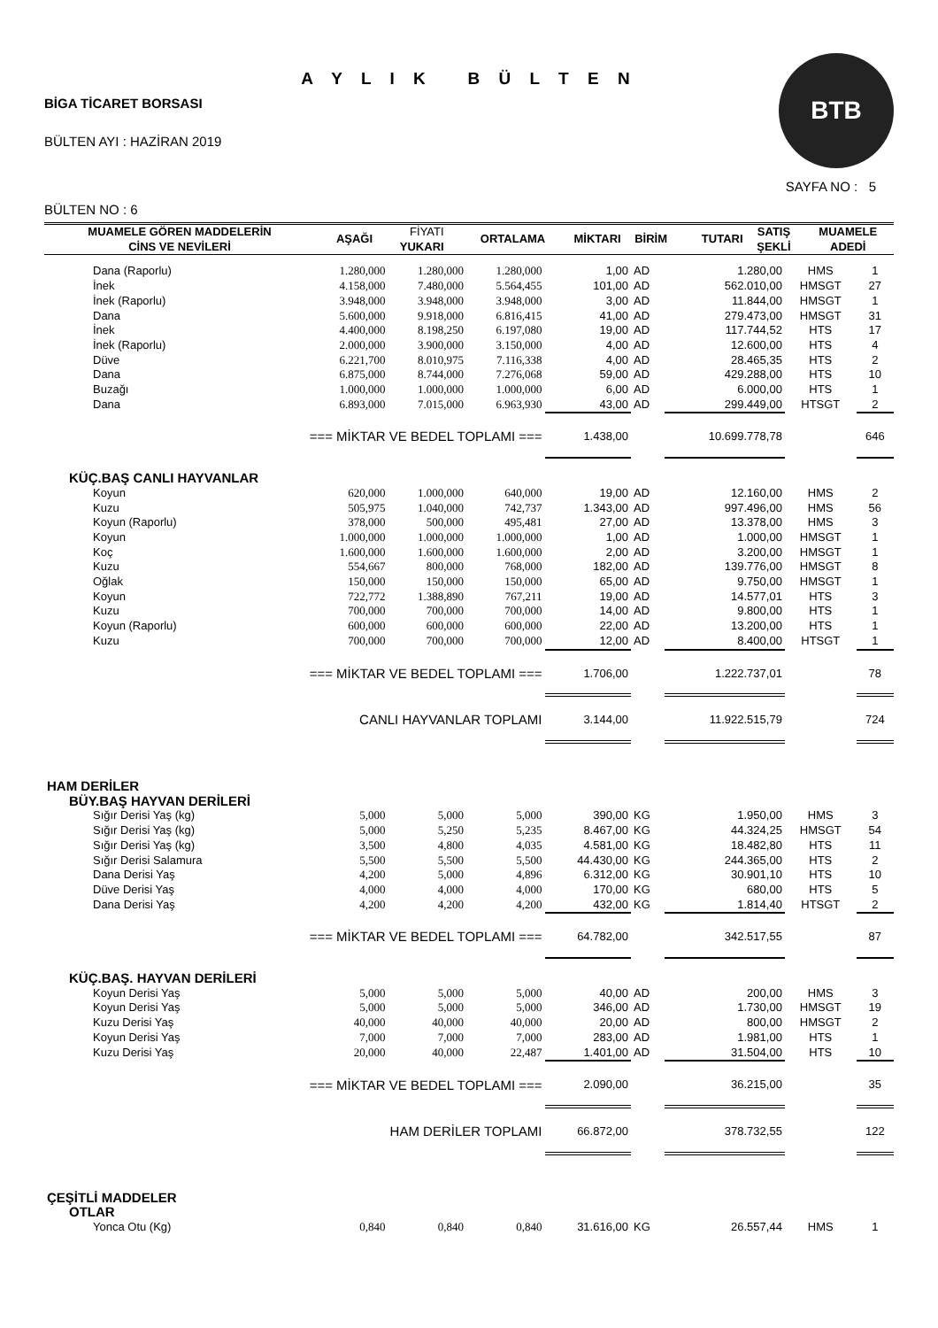A Y L I K B Ü L T E N
BİGA TİCARET BORSASI
BÜLTEN AYI : HAZİRAN 2019
BÜLTEN NO : 6
BTB
SAYFA NO : 5
| MUAMELE GÖREN MADDELERİN CİNS VE NEVİLERİ | AŞAĞI | FİYATI YUKARI | ORTALAMA | MİKTARI | BİRİM | TUTARI | SATIŞ ŞEKLİ | MUAMELE ADEDİ |
| --- | --- | --- | --- | --- | --- | --- | --- | --- |
| Dana (Raporlu) | 1.280,000 | 1.280,000 | 1.280,000 | 1,00 | AD | 1.280,00 | HMS | 1 |
| İnek | 4.158,000 | 7.480,000 | 5.564,455 | 101,00 | AD | 562.010,00 | HMSGT | 27 |
| İnek (Raporlu) | 3.948,000 | 3.948,000 | 3.948,000 | 3,00 | AD | 11.844,00 | HMSGT | 1 |
| Dana | 5.600,000 | 9.918,000 | 6.816,415 | 41,00 | AD | 279.473,00 | HMSGT | 31 |
| İnek | 4.400,000 | 8.198,250 | 6.197,080 | 19,00 | AD | 117.744,52 | HTS | 17 |
| İnek (Raporlu) | 2.000,000 | 3.900,000 | 3.150,000 | 4,00 | AD | 12.600,00 | HTS | 4 |
| Düve | 6.221,700 | 8.010,975 | 7.116,338 | 4,00 | AD | 28.465,35 | HTS | 2 |
| Dana | 6.875,000 | 8.744,000 | 7.276,068 | 59,00 | AD | 429.288,00 | HTS | 10 |
| Buzağı | 1.000,000 | 1.000,000 | 1.000,000 | 6,00 | AD | 6.000,00 | HTS | 1 |
| Dana | 6.893,000 | 7.015,000 | 6.963,930 | 43,00 | AD | 299.449,00 | HTSGT | 2 |
| === MİKTAR VE BEDEL TOPLAMI === | | | | 1.438,00 | | 10.699.778,78 | | 646 |
| KÜÇ.BAŞ CANLI HAYVANLAR | | | | | | | | |
| Koyun | 620,000 | 1.000,000 | 640,000 | 19,00 | AD | 12.160,00 | HMS | 2 |
| Kuzu | 505,975 | 1.040,000 | 742,737 | 1.343,00 | AD | 997.496,00 | HMS | 56 |
| Koyun (Raporlu) | 378,000 | 500,000 | 495,481 | 27,00 | AD | 13.378,00 | HMS | 3 |
| Koyun | 1.000,000 | 1.000,000 | 1.000,000 | 1,00 | AD | 1.000,00 | HMSGT | 1 |
| Koç | 1.600,000 | 1.600,000 | 1.600,000 | 2,00 | AD | 3.200,00 | HMSGT | 1 |
| Kuzu | 554,667 | 800,000 | 768,000 | 182,00 | AD | 139.776,00 | HMSGT | 8 |
| Oğlak | 150,000 | 150,000 | 150,000 | 65,00 | AD | 9.750,00 | HMSGT | 1 |
| Koyun | 722,772 | 1.388,890 | 767,211 | 19,00 | AD | 14.577,01 | HTS | 3 |
| Kuzu | 700,000 | 700,000 | 700,000 | 14,00 | AD | 9.800,00 | HTS | 1 |
| Koyun (Raporlu) | 600,000 | 600,000 | 600,000 | 22,00 | AD | 13.200,00 | HTS | 1 |
| Kuzu | 700,000 | 700,000 | 700,000 | 12,00 | AD | 8.400,00 | HTSGT | 1 |
| === MİKTAR VE BEDEL TOPLAMI === | | | | 1.706,00 | | 1.222.737,01 | | 78 |
| CANLI HAYVANLAR TOPLAMI | | | | 3.144,00 | | 11.922.515,79 | | 724 |
| HAM DERİLER | | | | | | | | |
| BÜY.BAŞ HAYVAN DERİLERİ | | | | | | | | |
| Sığır Derisi Yaş (kg) | 5,000 | 5,000 | 5,000 | 390,00 | KG | 1.950,00 | HMS | 3 |
| Sığır Derisi Yaş (kg) | 5,000 | 5,250 | 5,235 | 8.467,00 | KG | 44.324,25 | HMSGT | 54 |
| Sığır Derisi Yaş (kg) | 3,500 | 4,800 | 4,035 | 4.581,00 | KG | 18.482,80 | HTS | 11 |
| Sığır Derisi Salamura | 5,500 | 5,500 | 5,500 | 44.430,00 | KG | 244.365,00 | HTS | 2 |
| Dana Derisi Yaş | 4,200 | 5,000 | 4,896 | 6.312,00 | KG | 30.901,10 | HTS | 10 |
| Düve Derisi Yaş | 4,000 | 4,000 | 4,000 | 170,00 | KG | 680,00 | HTS | 5 |
| Dana Derisi Yaş | 4,200 | 4,200 | 4,200 | 432,00 | KG | 1.814,40 | HTSGT | 2 |
| === MİKTAR VE BEDEL TOPLAMI === | | | | 64.782,00 | | 342.517,55 | | 87 |
| KÜÇ.BAŞ. HAYVAN DERİLERİ | | | | | | | | |
| Koyun Derisi Yaş | 5,000 | 5,000 | 5,000 | 40,00 | AD | 200,00 | HMS | 3 |
| Koyun Derisi Yaş | 5,000 | 5,000 | 5,000 | 346,00 | AD | 1.730,00 | HMSGT | 19 |
| Kuzu Derisi Yaş | 40,000 | 40,000 | 40,000 | 20,00 | AD | 800,00 | HMSGT | 2 |
| Koyun Derisi Yaş | 7,000 | 7,000 | 7,000 | 283,00 | AD | 1.981,00 | HTS | 1 |
| Kuzu Derisi Yaş | 20,000 | 40,000 | 22,487 | 1.401,00 | AD | 31.504,00 | HTS | 10 |
| === MİKTAR VE BEDEL TOPLAMI === | | | | 2.090,00 | | 36.215,00 | | 35 |
| HAM DERİLER TOPLAMI | | | | 66.872,00 | | 378.732,55 | | 122 |
| ÇEŞİTLİ MADDELER | | | | | | | | |
| OTLAR | | | | | | | | |
| Yonca Otu (Kg) | 0,840 | 0,840 | 0,840 | 31.616,00 | KG | 26.557,44 | HMS | 1 |